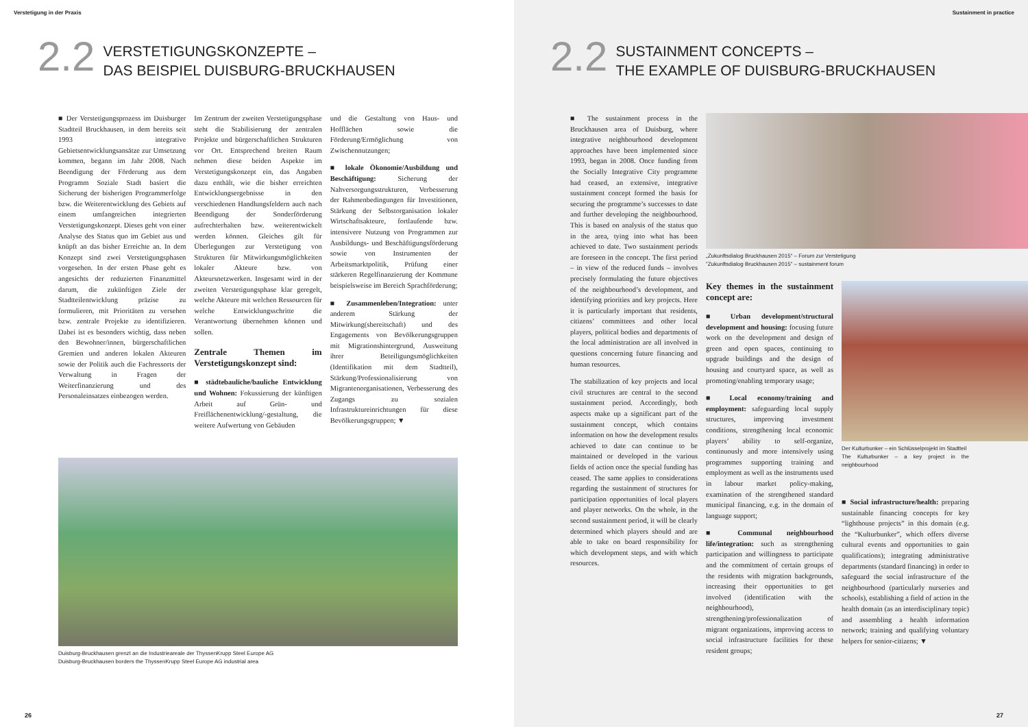Verstetigung in der Praxis
2.2
VERSTETIGUNGSKONZEPTE –
DAS BEISPIEL DUISBURG-BRUCKHAUSEN
■ Der Verstetigungsprozess im Duisburger Stadtteil Bruckhausen, in dem bereits seit 1993 integrative Gebietsentwicklungsansätze zur Umsetzung kommen, begann im Jahr 2008. Nach Beendigung der Förderung aus dem Programm Soziale Stadt basiert die Sicherung der bisherigen Programmerfolge bzw. die Weiterentwicklung des Gebiets auf einem umfangreichen integrierten Verstetigungskonzept. Dieses geht von einer Analyse des Status quo im Gebiet aus und knüpft an das bisher Erreichte an. In dem Konzept sind zwei Verstetigungsphasen vorgesehen. In der ersten Phase geht es angesichts der reduzierten Finanzmittel darum, die zukünftigen Ziele der Stadtteilentwicklung präzise zu formulieren, mit Prioritäten zu versehen bzw. zentrale Projekte zu identifizieren. Dabei ist es besonders wichtig, dass neben den Bewohner/innen, bürgerschaftlichen Gremien und anderen lokalen Akteuren sowie der Politik auch die Fachressorts der Verwaltung in Fragen der Weiterfinanzierung und des Personaleinsatzes einbezogen werden.
Im Zentrum der zweiten Verstetigungsphase steht die Stabilisierung der zentralen Projekte und bürgerschaftlichen Strukturen vor Ort. Entsprechend breiten Raum nehmen diese beiden Aspekte im Verstetigungskonzept ein, das Angaben dazu enthält, wie die bisher erreichten Entwicklungsergebnisse in den verschiedenen Handlungsfeldern auch nach Beendigung der Sonderförderung aufrechterhalten bzw. weiterentwickelt werden können. Gleiches gilt für Überlegungen zur Verstetigung von Strukturen für Mitwirkungsmöglichkeiten lokaler Akteure bzw. von Akteursnetzwerken. Insgesamt wird in der zweiten Verstetigungsphase klar geregelt, welche Akteure mit welchen Ressourcen für welche Entwicklungsschritte die Verantwortung übernehmen können und sollen.
Zentrale Themen im Verstetigungskonzept sind:
■ städtebauliche/bauliche Entwicklung und Wohnen: Fokussierung der künftigen Arbeit auf Grün- und Freiflächenentwicklung/-gestaltung, die weitere Aufwertung von Gebäuden
und die Gestaltung von Haus- und Hofflächen sowie die Förderung/Ermöglichung von Zwischennutzungen;
■ lokale Ökonomie/Ausbildung und Beschäftigung: Sicherung der Nahversorgungsstrukturen, Verbesserung der Rahmenbedingungen für Investitionen, Stärkung der Selbstorganisation lokaler Wirtschaftsakteure, fortlaufende bzw. intensivere Nutzung von Programmen zur Ausbildungs- und Beschäftigungsförderung sowie von Instrumenten der Arbeitsmarktpolitik, Prüfung einer stärkeren Regelfinanzierung der Kommune beispielsweise im Bereich Sprachförderung;
■ Zusammenleben/Integration: unter anderem Stärkung der Mitwirkung(sbereitschaft) und des Engagements von Bevölkerungsgruppen mit Migrationshintergrund, Ausweitung ihrer Beteiligungsmöglichkeiten (Identifikation mit dem Stadtteil), Stärkung/Professionalisierung von Migrantenorganisationen, Verbesserung des Zugangs zu sozialen Infrastruktureinrichtungen für diese Bevölkerungsgruppen; ▼
Duisburg-Bruckhausen grenzt an die Industrieareale der ThyssenKrupp Steel Europe AG
Duisburg-Bruckhausen borders the ThyssenKrupp Steel Europe AG industrial area
26
Sustainment in practice
2.2
SUSTAINMENT CONCEPTS –
THE EXAMPLE OF DUISBURG-BRUCKHAUSEN
■ The sustainment process in the Bruckhausen area of Duisburg, where integrative neighbourhood development approaches have been implemented since 1993, began in 2008. Once funding from the Socially Integrative City programme had ceased, an extensive, integrative sustainment concept formed the basis for securing the programme’s successes to date and further developing the neighbourhood. This is based on analysis of the status quo in the area, tying into what has been achieved to date. Two sustainment periods are foreseen in the concept. The first period – in view of the reduced funds – involves precisely formulating the future objectives of the neighbourhood’s development, and identifying priorities and key projects. Here it is particularly important that residents, citizens’ committees and other local players, political bodies and departments of the local administration are all involved in questions concerning future financing and human resources.
The stabilization of key projects and local civil structures are central to the second sustainment period. Accordingly, both aspects make up a significant part of the sustainment concept, which contains information on how the development results achieved to date can continue to be maintained or developed in the various fields of action once the special funding has ceased. The same applies to considerations regarding the sustainment of structures for participation opportunities of local players and player networks. On the whole, in the second sustainment period, it will be clearly determined which players should and are able to take on board responsibility for which development steps, and with which resources.
„Zukunftsdialog Bruckhausen 2015“ – Forum zur Verstetigung
”Zukunftsdialog Bruckhausen 2015” – sustainment forum
Key themes in the sustainment concept are:
■ Urban development/structural development and housing: focusing future work on the development and design of green and open spaces, continuing to upgrade buildings and the design of housing and courtyard space, as well as promoting/enabling temporary usage;
■ Local economy/training and employment: safeguarding local supply structures, improving investment conditions, strengthening local economic players’ ability to self-organize, continuously and more intensively using programmes supporting training and employment as well as the instruments used in labour market policy-making, examination of the strengthened standard municipal financing, e.g. in the domain of language support;
■ Communal neighbourhood life/integration: such as strengthening participation and willingness to participate and the commitment of certain groups of the residents with migration backgrounds, increasing their opportunities to get involved (identification with the neighbourhood), strengthening/professionalization of migrant organizations, improving access to social infrastructure facilities for these resident groups;
Der Kulturbunker – ein Schlüsselprojekt im Stadtteil
The Kulturbunker – a key project in the neighbourhood
■ Social infrastructure/health: preparing sustainable financing concepts for key “lighthouse projects” in this domain (e.g. the “Kulturbunker”, which offers diverse cultural events and opportunities to gain qualifications); integrating administrative departments (standard financing) in order to safeguard the social infrastructure of the neighbourhood (particularly nurseries and schools), establishing a field of action in the health domain (as an interdisciplinary topic) and assembling a health information network; training and qualifying voluntary helpers for senior-citizens; ▼
27